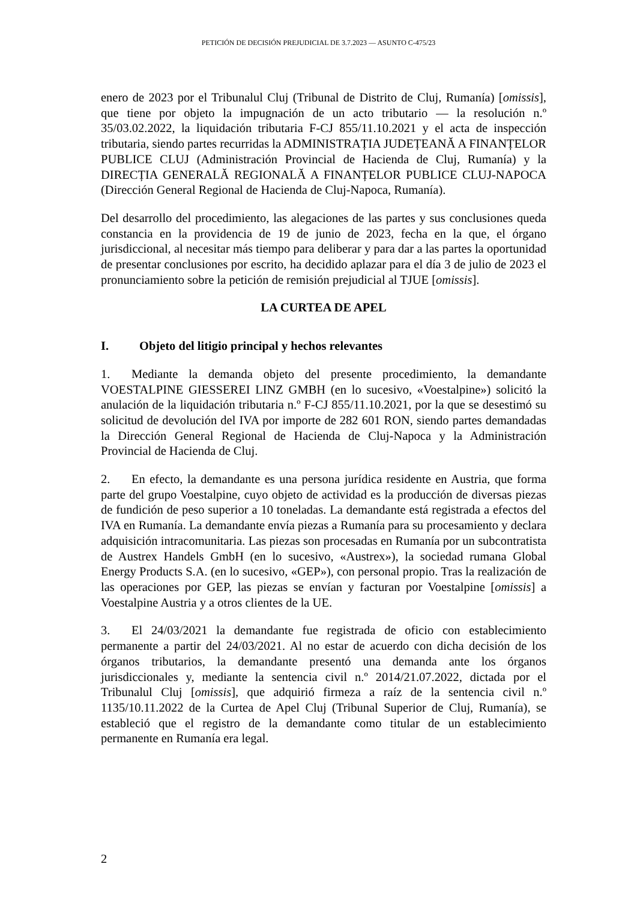PETICIÓN DE DECISIÓN PREJUDICIAL DE 3.7.2023 — ASUNTO C-475/23
enero de 2023 por el Tribunalul Cluj (Tribunal de Distrito de Cluj, Rumanía) [omissis], que tiene por objeto la impugnación de un acto tributario — la resolución n.º 35/03.02.2022, la liquidación tributaria F-CJ 855/11.10.2021 y el acta de inspección tributaria, siendo partes recurridas la ADMINISTRAȚIA JUDEȚEANĂ A FINANȚELOR PUBLICE CLUJ (Administración Provincial de Hacienda de Cluj, Rumanía) y la DIRECȚIA GENERALĂ REGIONALĂ A FINANȚELOR PUBLICE CLUJ-NAPOCA (Dirección General Regional de Hacienda de Cluj-Napoca, Rumanía).
Del desarrollo del procedimiento, las alegaciones de las partes y sus conclusiones queda constancia en la providencia de 19 de junio de 2023, fecha en la que, el órgano jurisdiccional, al necesitar más tiempo para deliberar y para dar a las partes la oportunidad de presentar conclusiones por escrito, ha decidido aplazar para el día 3 de julio de 2023 el pronunciamiento sobre la petición de remisión prejudicial al TJUE [omissis].
LA CURTEA DE APEL
I. Objeto del litigio principal y hechos relevantes
1. Mediante la demanda objeto del presente procedimiento, la demandante VOESTALPINE GIESSEREI LINZ GMBH (en lo sucesivo, «Voestalpine») solicitó la anulación de la liquidación tributaria n.º F-CJ 855/11.10.2021, por la que se desestimó su solicitud de devolución del IVA por importe de 282 601 RON, siendo partes demandadas la Dirección General Regional de Hacienda de Cluj-Napoca y la Administración Provincial de Hacienda de Cluj.
2. En efecto, la demandante es una persona jurídica residente en Austria, que forma parte del grupo Voestalpine, cuyo objeto de actividad es la producción de diversas piezas de fundición de peso superior a 10 toneladas. La demandante está registrada a efectos del IVA en Rumanía. La demandante envía piezas a Rumanía para su procesamiento y declara adquisición intracomunitaria. Las piezas son procesadas en Rumanía por un subcontratista de Austrex Handels GmbH (en lo sucesivo, «Austrex»), la sociedad rumana Global Energy Products S.A. (en lo sucesivo, «GEP»), con personal propio. Tras la realización de las operaciones por GEP, las piezas se envían y facturan por Voestalpine [omissis] a Voestalpine Austria y a otros clientes de la UE.
3. El 24/03/2021 la demandante fue registrada de oficio con establecimiento permanente a partir del 24/03/2021. Al no estar de acuerdo con dicha decisión de los órganos tributarios, la demandante presentó una demanda ante los órganos jurisdiccionales y, mediante la sentencia civil n.º 2014/21.07.2022, dictada por el Tribunalul Cluj [omissis], que adquirió firmeza a raíz de la sentencia civil n.º 1135/10.11.2022 de la Curtea de Apel Cluj (Tribunal Superior de Cluj, Rumanía), se estableció que el registro de la demandante como titular de un establecimiento permanente en Rumanía era legal.
2